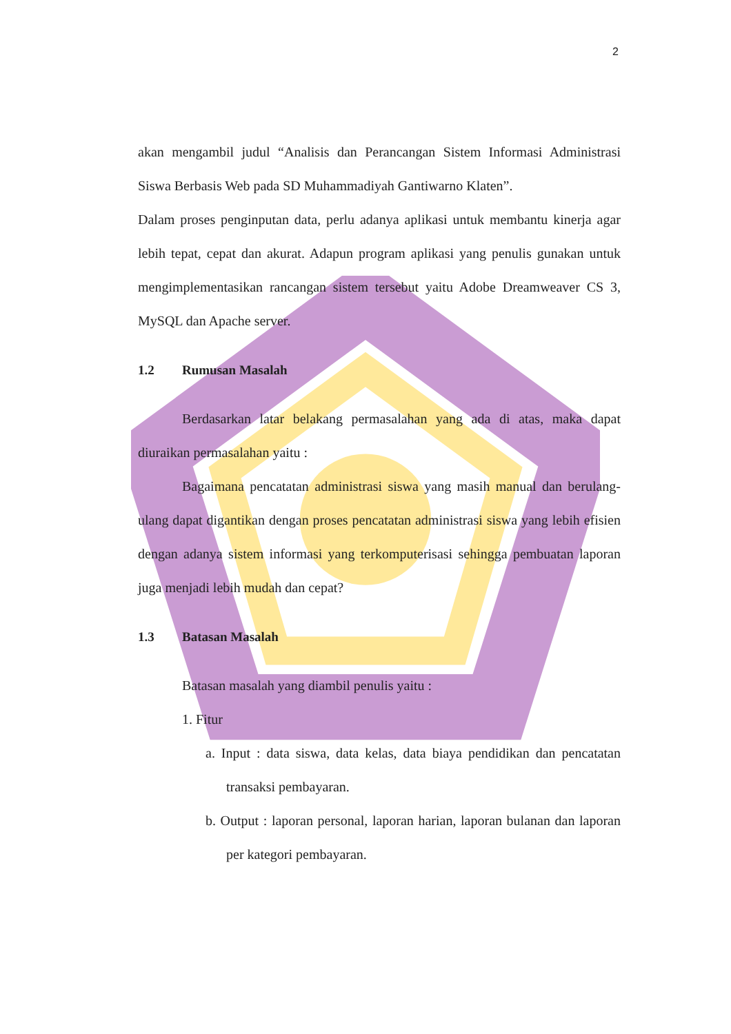2
akan mengambil judul “Analisis dan Perancangan Sistem Informasi Administrasi Siswa Berbasis Web pada SD Muhammadiyah Gantiwarno Klaten”.
Dalam proses penginputan data, perlu adanya aplikasi untuk membantu kinerja agar lebih tepat, cepat dan akurat. Adapun program aplikasi yang penulis gunakan untuk mengimplementasikan rancangan sistem tersebut yaitu Adobe Dreamweaver CS 3, MySQL dan Apache server.
1.2 Rumusan Masalah
Berdasarkan latar belakang permasalahan yang ada di atas, maka dapat diuraikan permasalahan yaitu :
Bagaimana pencatatan administrasi siswa yang masih manual dan berulang-ulang dapat digantikan dengan proses pencatatan administrasi siswa yang lebih efisien dengan adanya sistem informasi yang terkomputerisasi sehingga pembuatan laporan juga menjadi lebih mudah dan cepat?
1.3 Batasan Masalah
Batasan masalah yang diambil penulis yaitu :
1. Fitur
a. Input : data siswa, data kelas, data biaya pendidikan dan pencatatan transaksi pembayaran.
b. Output : laporan personal, laporan harian, laporan bulanan dan laporan per kategori pembayaran.